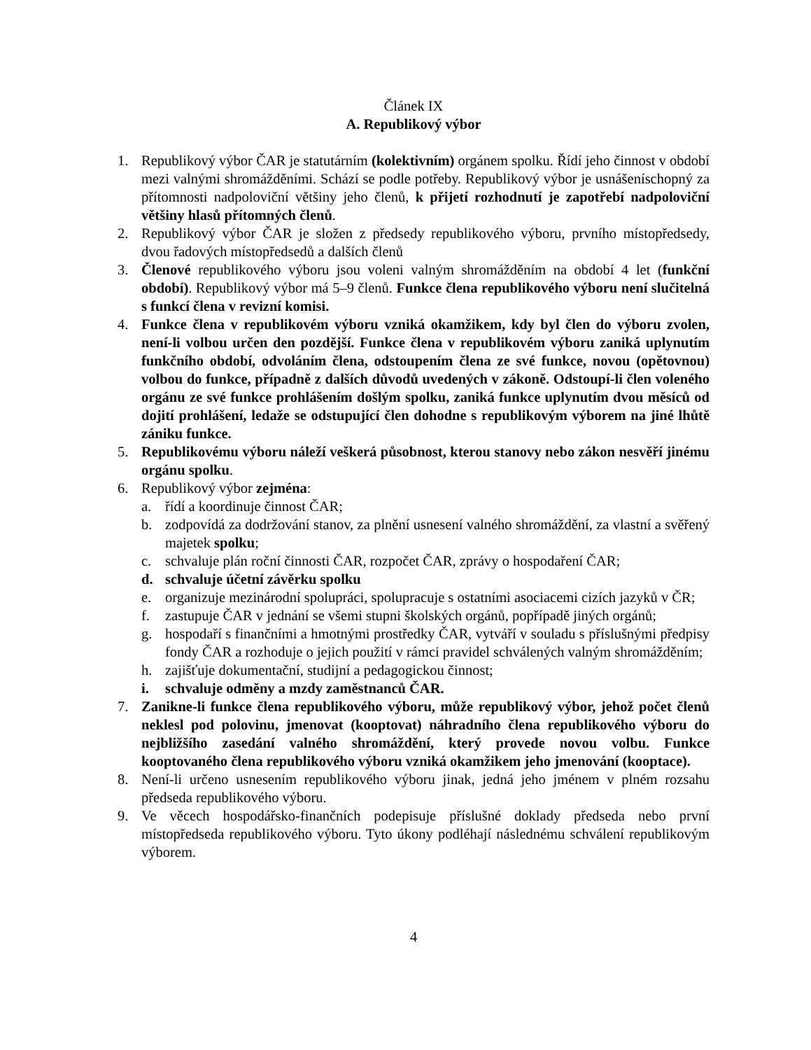Článek IX
A. Republikový výbor
1. Republikový výbor ČAR je statutárním (kolektivním) orgánem spolku. Řídí jeho činnost v období mezi valnými shromážděními. Schází se podle potřeby. Republikový výbor je usnášeníschopný za přítomnosti nadpoloviční většiny jeho členů, k přijetí rozhodnutí je zapotřebí nadpoloviční většiny hlasů přítomných členů.
2. Republikový výbor ČAR je složen z předsedy republikového výboru, prvního místopředsedy, dvou řadových místopředsedů a dalších členů
3. Členové republikového výboru jsou voleni valným shromážděním na období 4 let (funkční období). Republikový výbor má 5–9 členů. Funkce člena republikového výboru není slučitelná s funkcí člena v revizní komisi.
4. Funkce člena v republikovém výboru vzniká okamžikem, kdy byl člen do výboru zvolen, není-li volbou určen den pozdější. Funkce člena v republikovém výboru zaniká uplynutím funkčního období, odvoláním člena, odstoupením člena ze své funkce, novou (opětovnou) volbou do funkce, případně z dalších důvodů uvedených v zákoně. Odstoupí-li člen voleného orgánu ze své funkce prohlášením došlým spolku, zaniká funkce uplynutím dvou měsíců od dojití prohlášení, ledaže se odstupující člen dohodne s republikovým výborem na jiné lhůtě zániku funkce.
5. Republikovému výboru náleží veškerá působnost, kterou stanovy nebo zákon nesvěří jinému orgánu spolku.
6. Republikový výbor zejména:
a. řídí a koordinuje činnost ČAR;
b. zodpovídá za dodržování stanov, za plnění usnesení valného shromáždění, za vlastní a svěřený majetek spolku;
c. schvaluje plán roční činnosti ČAR, rozpočet ČAR, zprávy o hospodaření ČAR;
d. schvaluje účetní závěrku spolku
e. organizuje mezinárodní spolupráci, spolupracuje s ostatními asociacemi cizích jazyků v ČR;
f. zastupuje ČAR v jednání se všemi stupni školských orgánů, popřípadě jiných orgánů;
g. hospodaří s finančními a hmotnými prostředky ČAR, vytváří v souladu s příslušnými předpisy fondy ČAR a rozhoduje o jejich použití v rámci pravidel schválených valným shromážděním;
h. zajišťuje dokumentační, studijní a pedagogickou činnost;
i. schvaluje odměny a mzdy zaměstnanců ČAR.
7. Zanikne-li funkce člena republikového výboru, může republikový výbor, jehož počet členů neklesl pod polovinu, jmenovat (kooptovat) náhradního člena republikového výboru do nejbližšího zasedání valného shromáždění, který provede novou volbu. Funkce kooptovaného člena republikového výboru vzniká okamžikem jeho jmenování (kooptace).
8. Není-li určeno usnesením republikového výboru jinak, jedná jeho jménem v plném rozsahu předseda republikového výboru.
9. Ve věcech hospodářsko-finančních podepisuje příslušné doklady předseda nebo první místopředseda republikového výboru. Tyto úkony podléhají následnému schválení republikovým výborem.
4